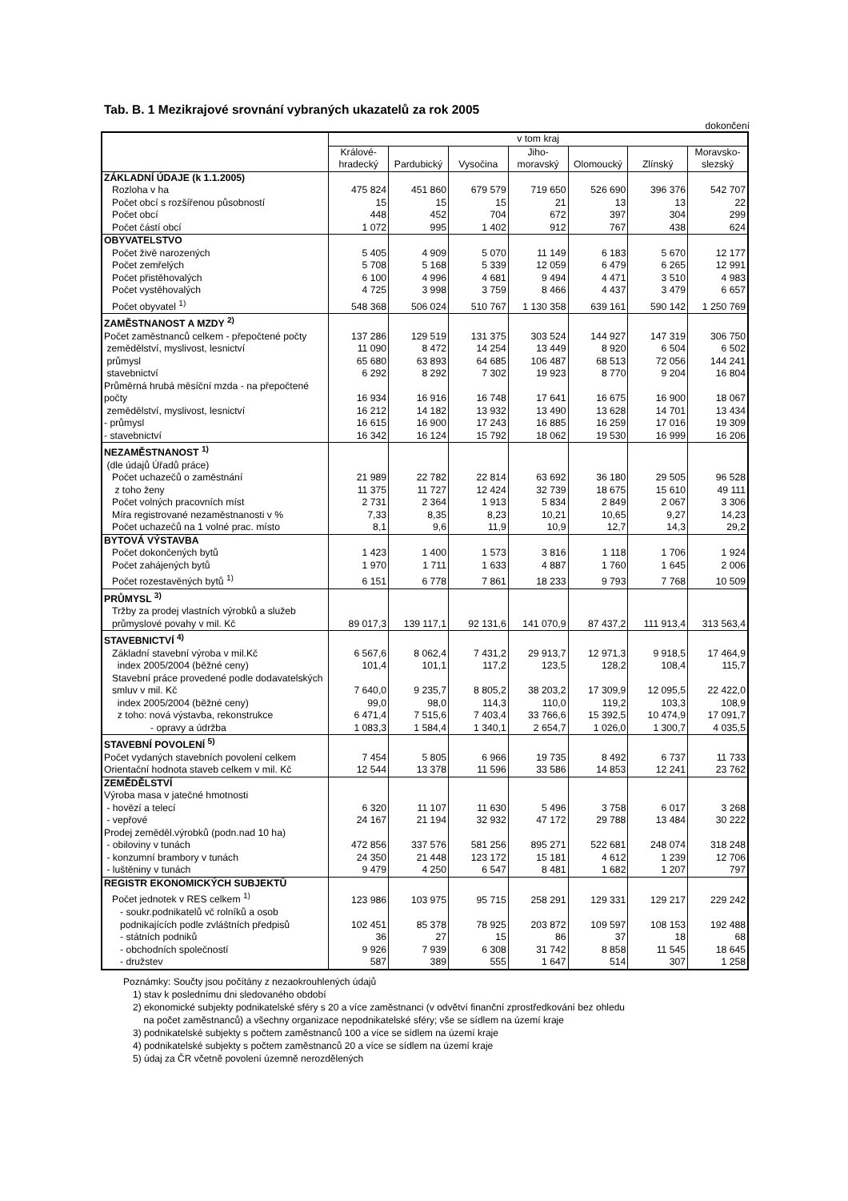Tab. B. 1 Mezikrajové srovnání vybraných ukazatelů za rok 2005
dokončení
| | v tom kraj | | | | | | |
| --- | --- | --- | --- | --- | --- | --- | --- |
| | Králové- hradecký | Pardubický | Vysočina | Jiho- moravský | Olomoucký | Zlínský | Moravsko- slezský |
| ZÁKLADNÍ ÚDAJE (k 1.1.2005) | | | | | | | |
| Rozloha v ha | 475 824 | 451 860 | 679 579 | 719 650 | 526 690 | 396 376 | 542 707 |
| Počet obcí s rozšířenou působností | 15 | 15 | 15 | 21 | 13 | 13 | 22 |
| Počet obcí | 448 | 452 | 704 | 672 | 397 | 304 | 299 |
| Počet částí obcí | 1 072 | 995 | 1 402 | 912 | 767 | 438 | 624 |
| OBYVATELSTVO | | | | | | | |
| Počet živě narozených | 5 405 | 4 909 | 5 070 | 11 149 | 6 183 | 5 670 | 12 177 |
| Počet zemřelých | 5 708 | 5 168 | 5 339 | 12 059 | 6 479 | 6 265 | 12 991 |
| Počet přistěhovalých | 6 100 | 4 996 | 4 681 | 9 494 | 4 471 | 3 510 | 4 983 |
| Počet vystěhovalých | 4 725 | 3 998 | 3 759 | 8 466 | 4 437 | 3 479 | 6 657 |
| Počet obyvatel <sup>1)</sup> | 548 368 | 506 024 | 510 767 | 1 130 358 | 639 161 | 590 142 | 1 250 769 |
| ZAMĚSTNANOST A MZDY <sup>2)</sup> | | | | | | | |
| Počet zaměstnanců celkem - přepočtené počty | 137 286 | 129 519 | 131 375 | 303 524 | 144 927 | 147 319 | 306 750 |
| zemědělství, myslivost, lesnictví | 11 090 | 8 472 | 14 254 | 13 449 | 8 920 | 6 504 | 6 502 |
| průmysl | 65 680 | 63 893 | 64 685 | 106 487 | 68 513 | 72 056 | 144 241 |
| stavebnictví | 6 292 | 8 292 | 7 302 | 19 923 | 8 770 | 9 204 | 16 804 |
| Průměrná hrubá měsíční mzda - na přepočtené počty | 16 934 | 16 916 | 16 748 | 17 641 | 16 675 | 16 900 | 18 067 |
| zemědělství, myslivost, lesnictví | 16 212 | 14 182 | 13 932 | 13 490 | 13 628 | 14 701 | 13 434 |
| - průmysl | 16 615 | 16 900 | 17 243 | 16 885 | 16 259 | 17 016 | 19 309 |
| - stavebnictví | 16 342 | 16 124 | 15 792 | 18 062 | 19 530 | 16 999 | 16 206 |
| NEZAMĚSTNANOST <sup>1)</sup> | | | | | | | |
| (dle údajů Úřadů práce) | | | | | | | |
| Počet uchazečů o zaměstnání | 21 989 | 22 782 | 22 814 | 63 692 | 36 180 | 29 505 | 96 528 |
| z toho ženy | 11 375 | 11 727 | 12 424 | 32 739 | 18 675 | 15 610 | 49 111 |
| Počet volných pracovních míst | 2 731 | 2 364 | 1 913 | 5 834 | 2 849 | 2 067 | 3 306 |
| Míra registrované nezaměstnanosti v % | 7,33 | 8,35 | 8,23 | 10,21 | 10,65 | 9,27 | 14,23 |
| Počet uchazečů na 1 volné prac. místo | 8,1 | 9,6 | 11,9 | 10,9 | 12,7 | 14,3 | 29,2 |
| BYTOVÁ VÝSTAVBA | | | | | | | |
| Počet dokončených bytů | 1 423 | 1 400 | 1 573 | 3 816 | 1 118 | 1 706 | 1 924 |
| Počet zahájených bytů | 1 970 | 1 711 | 1 633 | 4 887 | 1 760 | 1 645 | 2 006 |
| Počet rozestavěných bytů <sup>1)</sup> | 6 151 | 6 778 | 7 861 | 18 233 | 9 793 | 7 768 | 10 509 |
| PRŮMYSL <sup>3)</sup> | | | | | | | |
| Tržby za prodej vlastních výrobků a služeb průmyslové povahy v mil. Kč | 89 017,3 | 139 117,1 | 92 131,6 | 141 070,9 | 87 437,2 | 111 913,4 | 313 563,4 |
| STAVEBNICTVÍ <sup>4)</sup> | | | | | | | |
| Základní stavební výroba v mil.Kč | 6 567,6 | 8 062,4 | 7 431,2 | 29 913,7 | 12 971,3 | 9 918,5 | 17 464,9 |
| index 2005/2004 (běžné ceny) | 101,4 | 101,1 | 117,2 | 123,5 | 128,2 | 108,4 | 115,7 |
| Stavební práce provedené podle dodavatelských smluv v mil. Kč | 7 640,0 | 9 235,7 | 8 805,2 | 38 203,2 | 17 309,9 | 12 095,5 | 22 422,0 |
| index 2005/2004 (běžné ceny) | 99,0 | 98,0 | 114,3 | 110,0 | 119,2 | 103,3 | 108,9 |
| z toho: nová výstavba, rekonstrukce | 6 471,4 | 7 515,6 | 7 403,4 | 33 766,6 | 15 392,5 | 10 474,9 | 17 091,7 |
| - opravy a údržba | 1 083,3 | 1 584,4 | 1 340,1 | 2 654,7 | 1 026,0 | 1 300,7 | 4 035,5 |
| STAVEBNÍ POVOLENÍ <sup>5)</sup> | | | | | | | |
| Počet vydaných stavebních povolení celkem | 7 454 | 5 805 | 6 966 | 19 735 | 8 492 | 6 737 | 11 733 |
| Orientační hodnota staveb celkem v mil. Kč | 12 544 | 13 378 | 11 596 | 33 586 | 14 853 | 12 241 | 23 762 |
| ZEMĚDĚLSTVÍ | | | | | | | |
| Výroba masa v jatečné hmotnosti | | | | | | | |
| - hovězí a telecí | 6 320 | 11 107 | 11 630 | 5 496 | 3 758 | 6 017 | 3 268 |
| - vepřové | 24 167 | 21 194 | 32 932 | 47 172 | 29 788 | 13 484 | 30 222 |
| Prodej zeměděl.výrobků (podn.nad 10 ha) | | | | | | | |
| - obiloviny v tunách | 472 856 | 337 576 | 581 256 | 895 271 | 522 681 | 248 074 | 318 248 |
| - konzumní brambory v tunách | 24 350 | 21 448 | 123 172 | 15 181 | 4 612 | 1 239 | 12 706 |
| - luštěniny v tunách | 9 479 | 4 250 | 6 547 | 8 481 | 1 682 | 1 207 | 797 |
| REGISTR EKONOMICKÝCH SUBJEKTŮ | | | | | | | |
| Počet jednotek v RES celkem <sup>1)</sup> | 123 986 | 103 975 | 95 715 | 258 291 | 129 331 | 129 217 | 229 242 |
| - soukr.podnikatelů vč rolníků a osob podnikajících podle zvláštních předpisů | 102 451 | 85 378 | 78 925 | 203 872 | 109 597 | 108 153 | 192 488 |
| - státních podniků | 36 | 27 | 15 | 86 | 37 | 18 | 68 |
| - obchodních společností | 9 926 | 7 939 | 6 308 | 31 742 | 8 858 | 11 545 | 18 645 |
| - družstev | 587 | 389 | 555 | 1 647 | 514 | 307 | 1 258 |
Poznámky: Součty jsou počítány z nezaokrouhlených údajů
1) stav k poslednímu dni sledovaného období
2) ekonomické subjekty podnikatelské sféry s 20 a více zaměstnanci (v odvětví finanční zprostředkování bez ohledu
na počet zaměstnanců) a všechny organizace nepodnikatelské sféry; vše se sídlem na území kraje
3) podnikatelské subjekty s počtem zaměstnanců 100 a více se sídlem na území kraje
4) podnikatelské subjekty s počtem zaměstnanců 20 a více se sídlem na území kraje
5) údaj za ČR včetně povolení územně nerozdělených